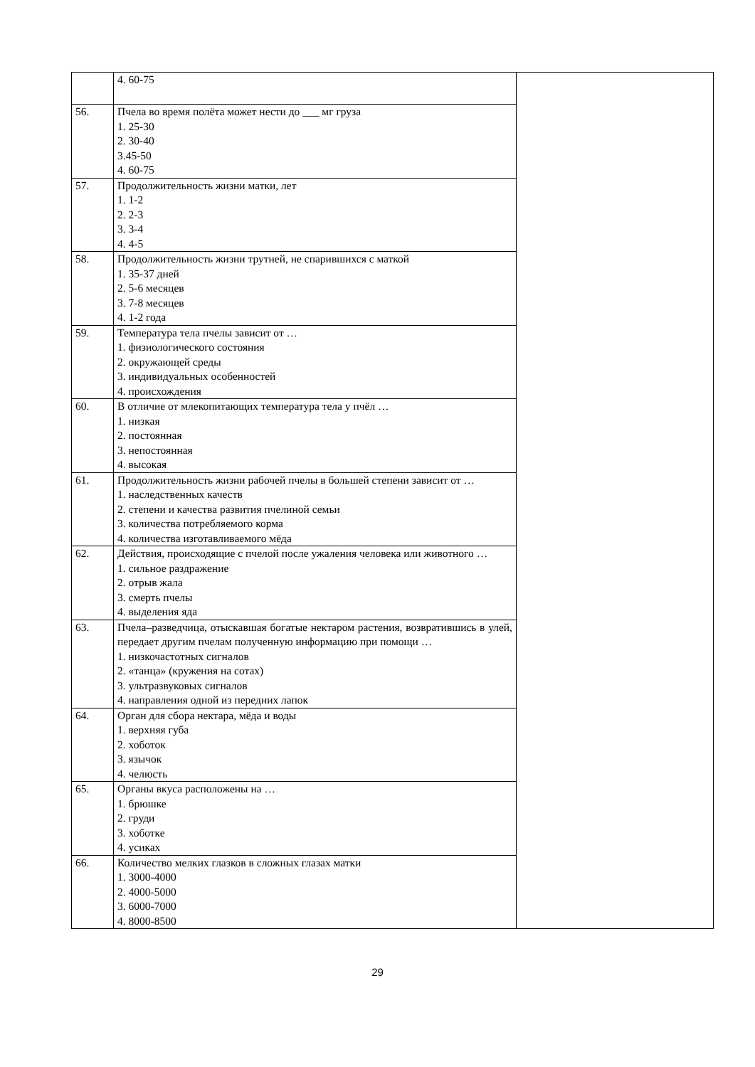| | 4. 60-75 | |
| 56. | Пчела во время полёта может нести до ___ мг груза 1. 25-30 2. 30-40 3.45-50 4. 60-75 | |
| 57. | Продолжительность жизни матки, лет 1. 1-2 2. 2-3 3. 3-4 4. 4-5 | |
| 58. | Продолжительность жизни трутней, не спарившихся с маткой 1. 35-37 дней 2. 5-6 месяцев 3. 7-8 месяцев 4. 1-2 года | |
| 59. | Температура тела пчелы зависит от … 1. физиологического состояния 2. окружающей среды 3. индивидуальных особенностей 4. происхождения | |
| 60. | В отличие от млекопитающих температура тела у пчёл … 1. низкая 2. постоянная 3. непостоянная 4. высокая | |
| 61. | Продолжительность жизни рабочей пчелы в большей степени зависит от … 1. наследственных качеств 2. степени и качества развития пчелиной семьи 3. количества потребляемого корма 4. количества изготавливаемого мёда | |
| 62. | Действия, происходящие с пчелой после ужаления человека или животного … 1. сильное раздражение 2. отрыв жала 3. смерть пчелы 4. выделения яда | |
| 63. | Пчела–разведчица, отыскавшая богатые нектаром растения, возвратившись в улей, передает другим пчелам полученную информацию при помощи … 1. низкочастотных сигналов 2. «танца» (кружения на сотах) 3. ультразвуковых сигналов 4. направления одной из передних лапок | |
| 64. | Орган для сбора нектара, мёда и воды 1. верхняя губа 2. хоботок 3. язычок 4. челюсть | |
| 65. | Органы вкуса расположены на … 1. брюшке 2. груди 3. хоботке 4. усиках | |
| 66. | Количество мелких глазков в сложных глазах матки 1. 3000-4000 2. 4000-5000 3. 6000-7000 4. 8000-8500 | |
29